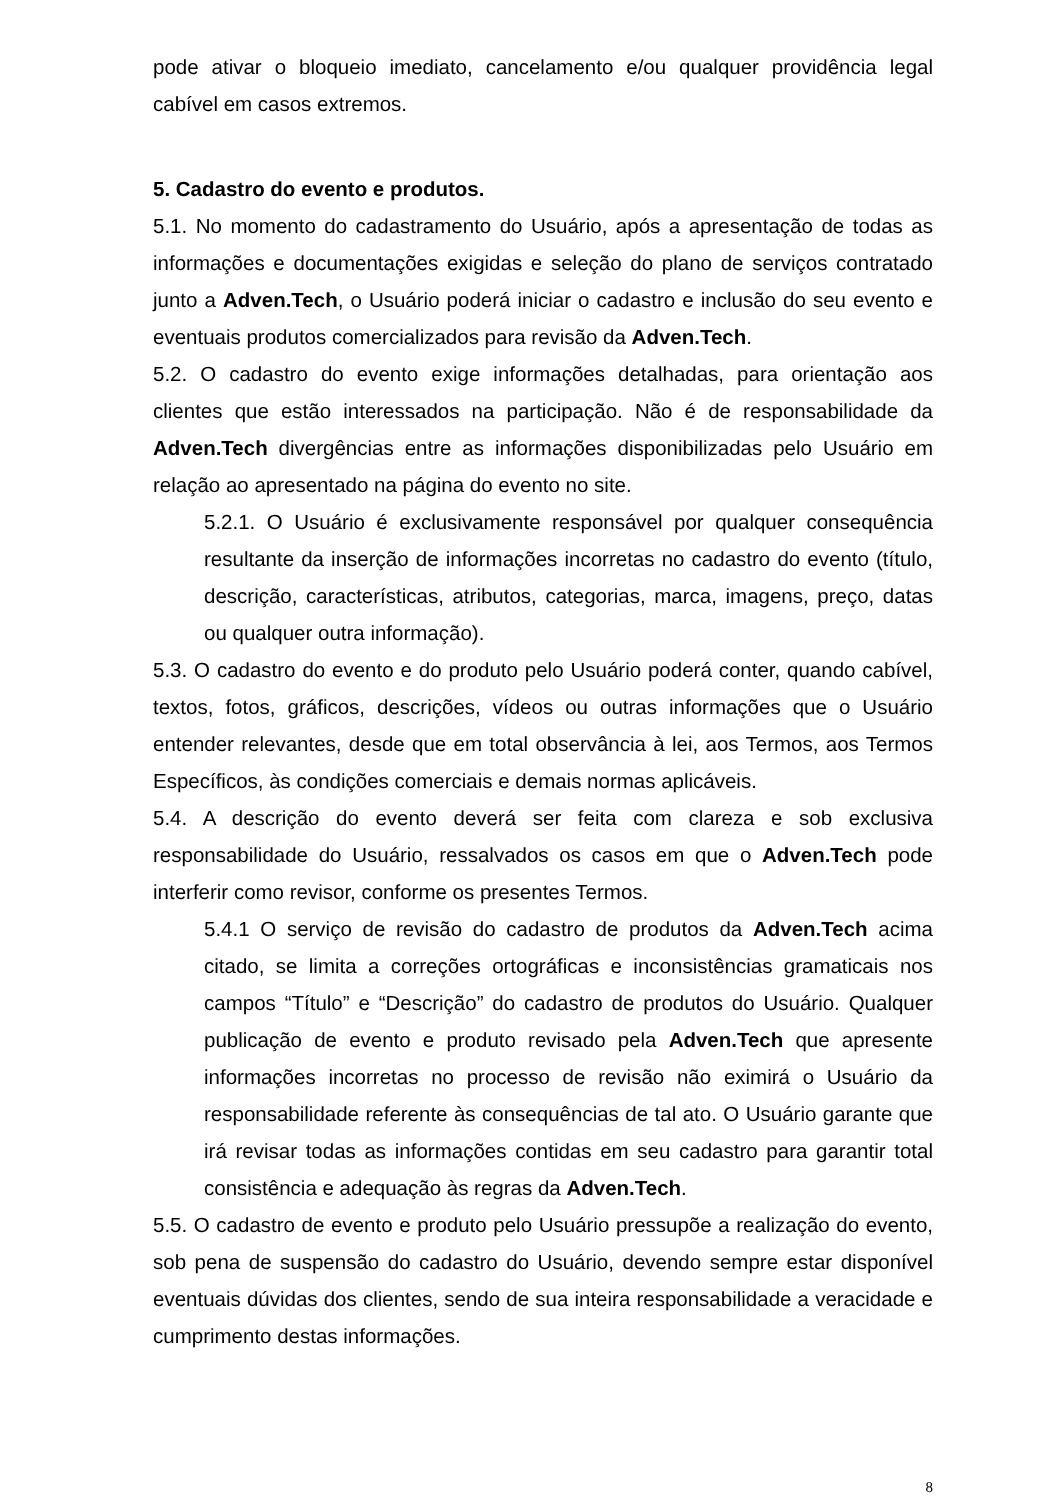pode ativar o bloqueio imediato, cancelamento e/ou qualquer providência legal cabível em casos extremos.
5. Cadastro do evento e produtos.
5.1. No momento do cadastramento do Usuário, após a apresentação de todas as informações e documentações exigidas e seleção do plano de serviços contratado junto a Adven.Tech, o Usuário poderá iniciar o cadastro e inclusão do seu evento e eventuais produtos comercializados para revisão da Adven.Tech.
5.2. O cadastro do evento exige informações detalhadas, para orientação aos clientes que estão interessados na participação. Não é de responsabilidade da Adven.Tech divergências entre as informações disponibilizadas pelo Usuário em relação ao apresentado na página do evento no site.
5.2.1. O Usuário é exclusivamente responsável por qualquer consequência resultante da inserção de informações incorretas no cadastro do evento (título, descrição, características, atributos, categorias, marca, imagens, preço, datas ou qualquer outra informação).
5.3. O cadastro do evento e do produto pelo Usuário poderá conter, quando cabível, textos, fotos, gráficos, descrições, vídeos ou outras informações que o Usuário entender relevantes, desde que em total observância à lei, aos Termos, aos Termos Específicos, às condições comerciais e demais normas aplicáveis.
5.4. A descrição do evento deverá ser feita com clareza e sob exclusiva responsabilidade do Usuário, ressalvados os casos em que o Adven.Tech pode interferir como revisor, conforme os presentes Termos.
5.4.1 O serviço de revisão do cadastro de produtos da Adven.Tech acima citado, se limita a correções ortográficas e inconsistências gramaticais nos campos “Título” e “Descrição” do cadastro de produtos do Usuário. Qualquer publicação de evento e produto revisado pela Adven.Tech que apresente informações incorretas no processo de revisão não eximirá o Usuário da responsabilidade referente às consequências de tal ato. O Usuário garante que irá revisar todas as informações contidas em seu cadastro para garantir total consistência e adequação às regras da Adven.Tech.
5.5. O cadastro de evento e produto pelo Usuário pressupõe a realização do evento, sob pena de suspensão do cadastro do Usuário, devendo sempre estar disponível eventuais dúvidas dos clientes, sendo de sua inteira responsabilidade a veracidade e cumprimento destas informações.
8